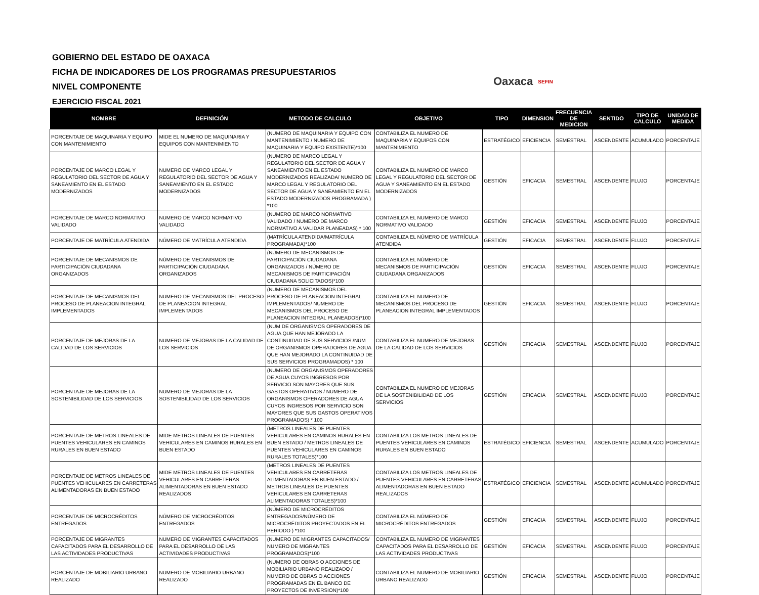GOBIERNO DEL ESTADO DE OAXACA
FICHA DE INDICADORES DE LOS PROGRAMAS PRESUPUESTARIOS
NIVEL COMPONENTE
EJERCICIO FISCAL 2021
Oaxaca SEFIN
| NOMBRE | DEFINICIÓN | METODO DE CALCULO | OBJETIVO | TIPO | DIMENSION | FRECUENCIA DE MEDICION | SENTIDO | TIPO DE CALCULO | UNIDAD DE MEDIDA |
| --- | --- | --- | --- | --- | --- | --- | --- | --- | --- |
| PORCENTAJE DE MAQUINARIA Y EQUIPO CON MANTENIMIENTO | MIDE EL NUMERO DE MAQUINARIA Y EQUIPOS CON MANTENIMIENTO | (NUMERO DE MAQUINARIA Y EQUIPO CON MANTENIMIENTO / NUMERO DE MAQUINARIA Y EQUIPO EXISTENTE)*100 | CONTABILIZA EL NUMERO DE MAQUINARIA Y EQUIPOS CON MANTENIMIENTO | ESTRATÉGICO | EFICIENCIA | SEMESTRAL | ASCENDENTE | ACUMULADO | PORCENTAJE |
| PORCENTAJE DE MARCO LEGAL Y REGULATORIO DEL SECTOR DE AGUA Y SANEAMIENTO EN EL ESTADO MODERNIZADOS | NUMERO DE MARCO LEGAL Y REGULATORIO DEL SECTOR DE AGUA Y SANEAMIENTO EN EL ESTADO MODERNIZADOS | (NUMERO DE MARCO LEGAL Y REGULATORIO DEL SECTOR DE AGUA Y SANEAMIENTO EN EL ESTADO MODERNIZADOS REALIZADA/ NUMERO DE MARCO LEGAL Y REGULATORIO DEL SECTOR DE AGUA Y SANEAMIENTO EN EL ESTADO MODERNIZADOS PROGRAMADA ) *100 | CONTABILIZA EL NUMERO DE MARCO LEGAL Y REGULATORIO DEL SECTOR DE AGUA Y SANEAMIENTO EN EL ESTADO MODERNIZADOS | GESTIÓN | EFICACIA | SEMESTRAL | ASCENDENTE | FLUJO | PORCENTAJE |
| PORCENTAJE DE MARCO NORMATIVO VALIDADO | NUMERO DE MARCO NORMATIVO VALIDADO | (NUMERO DE MARCO NORMATIVO VALIDADO / NUMERO DE MARCO NORMATIVO A VALIDAR PLANEADAS) * 100 | CONTABILIZA EL NUMERO DE MARCO NORMATIVO VALIDADO | GESTIÓN | EFICACIA | SEMESTRAL | ASCENDENTE | FLUJO | PORCENTAJE |
| PORCENTAJE DE MATRÍCULA ATENDIDA | NÚMERO DE MATRÍCULA ATENDIDA | (MATRÍCULA ATENDIDA/MATRÍCULA PROGRAMADA)*100 | CONTABILIZA EL NÚMERO DE MATRÍCULA ATENDIDA | GESTIÓN | EFICACIA | SEMESTRAL | ASCENDENTE | FLUJO | PORCENTAJE |
| PORCENTAJE DE MECANISMOS DE PARTICIPACIÓN CIUDADANA ORGANIZADOS | NÚMERO DE MECANISMOS DE PARTICIPACIÓN CIUDADANA ORGANIZADOS | (NÚMERO DE MECANISMOS DE PARTICIPACIÓN CIUDADANA ORGANIZADOS / NÚMERO DE MECANISMOS DE PARTICIPACIÓN CIUDADANA SOLICITADOS)*100 | CONTABILIZA EL NÚMERO DE MECANISMOS DE PARTICIPACIÓN CIUDADANA ORGANIZADOS | GESTIÓN | EFICACIA | SEMESTRAL | ASCENDENTE | FLUJO | PORCENTAJE |
| PORCENTAJE DE MECANISMOS DEL PROCESO DE PLANEACION INTEGRAL IMPLEMENTADOS | NUMERO DE MECANISMOS DEL PROCESO DE PLANEACION INTEGRAL IMPLEMENTADOS | (NUMERO DE MECANISMOS DEL PROCESO DE PLANEACION INTEGRAL IMPLEMENTADOS/ NUMERO DE MECANISMOS DEL PROCESO DE PLANEACION INTEGRAL PLANEADOS)*100 | CONTABILIZA EL NUMERO DE MECANISMOS DEL PROCESO DE PLANEACION INTEGRAL IMPLEMENTADOS | GESTIÓN | EFICACIA | SEMESTRAL | ASCENDENTE | FLUJO | PORCENTAJE |
| PORCENTAJE DE MEJORAS DE LA CALIDAD DE LOS SERVICIOS | NUMERO DE MEJORAS DE LA CALIDAD DE LOS SERVICIOS | (NUM DE ORGANISMOS OPERADORES DE AGUA QUE HAN MEJORADO LA CONTINUIDAD DE SUS SERVICIOS /NUM DE ORGANISMOS OPERADORES DE AGUA QUE HAN MEJORADO LA CONTINUIDAD DE SUS SERVICIOS PROGRAMADOS) * 100 | CONTABILIZA EL NUMERO DE MEJORAS DE LA CALIDAD DE LOS SERVICIOS | GESTIÓN | EFICACIA | SEMESTRAL | ASCENDENTE | FLUJO | PORCENTAJE |
| PORCENTAJE DE MEJORAS DE LA SOSTENIBILIDAD DE LOS SERVICIOS | NUMERO DE MEJORAS DE LA SOSTENIBILIDAD DE LOS SERVICIOS | (NUMERO DE ORGANISMOS OPERADORES DE AGUA CUYOS INGRESOS POR SERVICIO SON MAYORES QUE SUS GASTOS OPERATIVOS / NUMERO DE ORGANISMOS OPERADORES DE AGUA CUYOS INGRESOS POR SERVICIO SON MAYORES QUE SUS GASTOS OPERATIVOS PROGRAMADOS) * 100 | CONTABILIZA EL NUMERO DE MEJORAS DE LA SOSTENIBILIDAD DE LOS SERVICIOS | GESTIÓN | EFICACIA | SEMESTRAL | ASCENDENTE | FLUJO | PORCENTAJE |
| PORCENTAJE DE METROS LINEALES DE PUENTES VEHICULARES EN CAMINOS RURALES EN BUEN ESTADO | MIDE METROS LINEALES DE PUENTES VEHICULARES EN CAMINOS RURALES EN BUEN ESTADO | (METROS LINEALES DE PUENTES VEHICULARES EN CAMINOS RURALES EN BUEN ESTADO / METROS LINEALES DE PUENTES VEHICULARES EN CAMINOS RURALES TOTALES)*100 | CONTABILIZA LOS METROS LINEALES DE PUENTES VEHICULARES EN CAMINOS RURALES EN BUEN ESTADO | ESTRATÉGICO | EFICIENCIA | SEMESTRAL | ASCENDENTE | ACUMULADO | PORCENTAJE |
| PORCENTAJE DE METROS LINEALES DE PUENTES VEHICULARES EN CARRETERAS ALIMENTADORAS EN BUEN ESTADO | MIDE METROS LINEALES DE PUENTES VEHICULARES EN CARRETERAS ALIMENTADORAS EN BUEN ESTADO REALIZADOS | (METROS LINEALES DE PUENTES VEHICULARES EN CARRETERAS ALIMENTADORAS EN BUEN ESTADO / METROS LINEALES DE PUENTES VEHICULARES EN CARRETERAS ALIMENTADORAS TOTALES)*100 | CONTABILIZA LOS METROS LINEALES DE PUENTES VEHICULARES EN CARRETERAS ALIMENTADORAS EN BUEN ESTADO REALIZADOS | ESTRATÉGICO | EFICIENCIA | SEMESTRAL | ASCENDENTE | ACUMULADO | PORCENTAJE |
| PORCENTAJE DE MICROCRÉDITOS ENTREGADOS | NÚMERO DE MICROCRÉDITOS ENTREGADOS | (NÚMERO DE MICROCRÉDITOS ENTREGADOS/NÚMERO DE MICROCRÉDITOS PROYECTADOS EN EL PERIODO ) *100 | CONTABILIZA EL NÚMERO DE MICROCRÉDITOS ENTREGADOS | GESTIÓN | EFICACIA | SEMESTRAL | ASCENDENTE | FLUJO | PORCENTAJE |
| PORCENTAJE DE MIGRANTES CAPACITADOS PARA EL DESARROLLO DE LAS ACTIVIDADES PRODUCTIVAS | NUMERO DE MIGRANTES CAPACITADOS PARA EL DESARROLLO DE LAS ACTIVIDADES PRODUCTIVAS | (NUMERO DE MIGRANTES CAPACITADOS/ NUMERO DE MIGRANTES PROGRAMADOS)*100 | CONTABILIZA EL NUMERO DE MIGRANTES CAPACITADOS PARA EL DESARROLLO DE LAS ACTIVIDADES PRODUCTIVAS | GESTIÓN | EFICACIA | SEMESTRAL | ASCENDENTE | FLUJO | PORCENTAJE |
| PORCENTAJE DE MOBILIARIO URBANO REALIZADO | NUMERO DE MOBILIARIO URBANO REALIZADO | (NUMERO DE OBRAS O ACCIONES DE MOBILIARIO URBANO REALIZADO / NUMERO DE OBRAS O ACCIONES PROGRAMADAS EN EL BANCO DE PROYECTOS DE INVERSION)*100 | CONTABILIZA EL NUMERO DE MOBILIARIO URBANO REALIZADO | GESTIÓN | EFICACIA | SEMESTRAL | ASCENDENTE | FLUJO | PORCENTAJE |